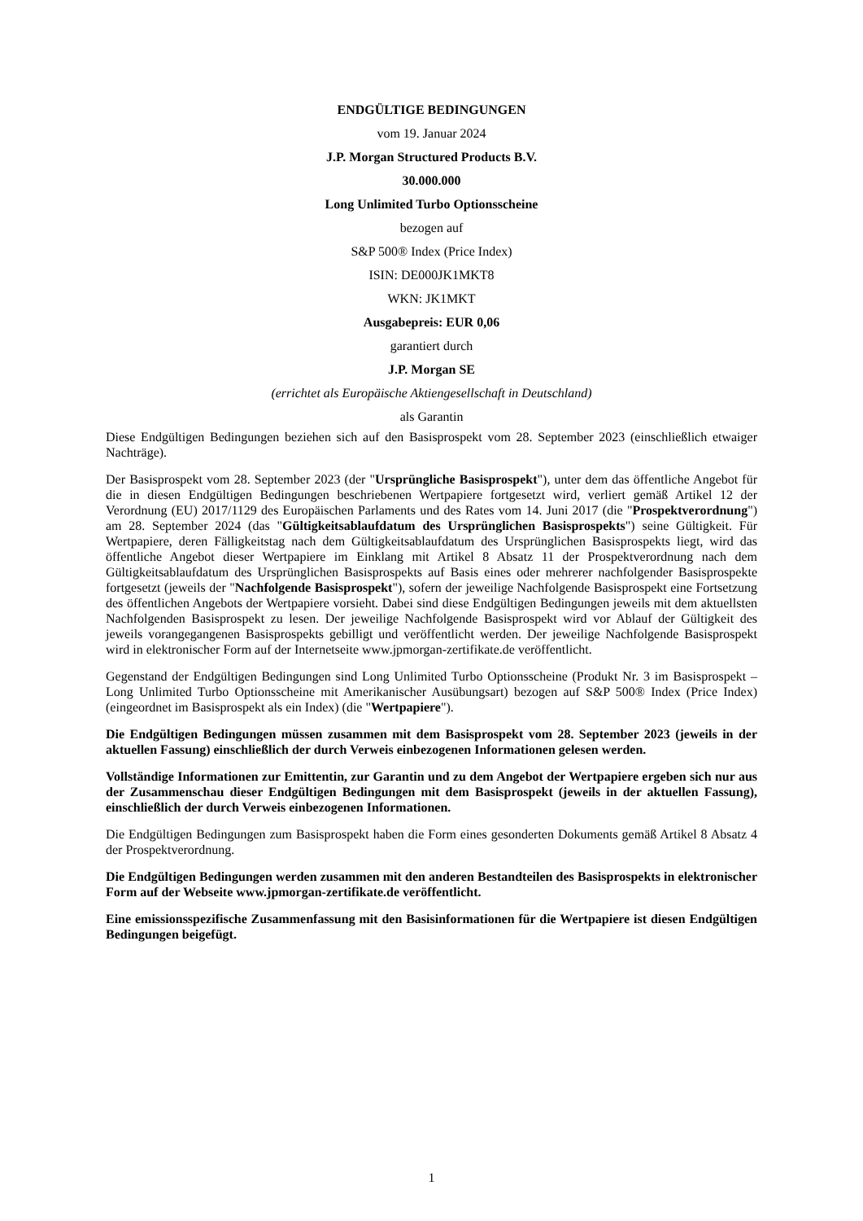ENDGÜLTIGE BEDINGUNGEN
vom 19. Januar 2024
J.P. Morgan Structured Products B.V.
30.000.000
Long Unlimited Turbo Optionsscheine
bezogen auf
S&P 500® Index (Price Index)
ISIN: DE000JK1MKT8
WKN: JK1MKT
Ausgabepreis: EUR 0,06
garantiert durch
J.P. Morgan SE
(errichtet als Europäische Aktiengesellschaft in Deutschland)
als Garantin
Diese Endgültigen Bedingungen beziehen sich auf den Basisprospekt vom 28. September 2023 (einschließlich etwaiger Nachträge).
Der Basisprospekt vom 28. September 2023 (der "Ursprüngliche Basisprospekt"), unter dem das öffentliche Angebot für die in diesen Endgültigen Bedingungen beschriebenen Wertpapiere fortgesetzt wird, verliert gemäß Artikel 12 der Verordnung (EU) 2017/1129 des Europäischen Parlaments und des Rates vom 14. Juni 2017 (die "Prospektverordnung") am 28. September 2024 (das "Gültigkeitsablaufdatum des Ursprünglichen Basisprospekts") seine Gültigkeit. Für Wertpapiere, deren Fälligkeitstag nach dem Gültigkeitsablaufdatum des Ursprünglichen Basisprospekts liegt, wird das öffentliche Angebot dieser Wertpapiere im Einklang mit Artikel 8 Absatz 11 der Prospektverordnung nach dem Gültigkeitsablaufdatum des Ursprünglichen Basisprospekts auf Basis eines oder mehrerer nachfolgender Basisprospekte fortgesetzt (jeweils der "Nachfolgende Basisprospekt"), sofern der jeweilige Nachfolgende Basisprospekt eine Fortsetzung des öffentlichen Angebots der Wertpapiere vorsieht. Dabei sind diese Endgültigen Bedingungen jeweils mit dem aktuellsten Nachfolgenden Basisprospekt zu lesen. Der jeweilige Nachfolgende Basisprospekt wird vor Ablauf der Gültigkeit des jeweils vorangegangenen Basisprospekts gebilligt und veröffentlicht werden. Der jeweilige Nachfolgende Basisprospekt wird in elektronischer Form auf der Internetseite www.jpmorgan-zertifikate.de veröffentlicht.
Gegenstand der Endgültigen Bedingungen sind Long Unlimited Turbo Optionsscheine (Produkt Nr. 3 im Basisprospekt – Long Unlimited Turbo Optionsscheine mit Amerikanischer Ausübungsart) bezogen auf S&P 500® Index (Price Index) (eingeordnet im Basisprospekt als ein Index) (die "Wertpapiere").
Die Endgültigen Bedingungen müssen zusammen mit dem Basisprospekt vom 28. September 2023 (jeweils in der aktuellen Fassung) einschließlich der durch Verweis einbezogenen Informationen gelesen werden.
Vollständige Informationen zur Emittentin, zur Garantin und zu dem Angebot der Wertpapiere ergeben sich nur aus der Zusammenschau dieser Endgültigen Bedingungen mit dem Basisprospekt (jeweils in der aktuellen Fassung), einschließlich der durch Verweis einbezogenen Informationen.
Die Endgültigen Bedingungen zum Basisprospekt haben die Form eines gesonderten Dokuments gemäß Artikel 8 Absatz 4 der Prospektverordnung.
Die Endgültigen Bedingungen werden zusammen mit den anderen Bestandteilen des Basisprospekts in elektronischer Form auf der Webseite www.jpmorgan-zertifikate.de veröffentlicht.
Eine emissionsspezifische Zusammenfassung mit den Basisinformationen für die Wertpapiere ist diesen Endgültigen Bedingungen beigefügt.
1